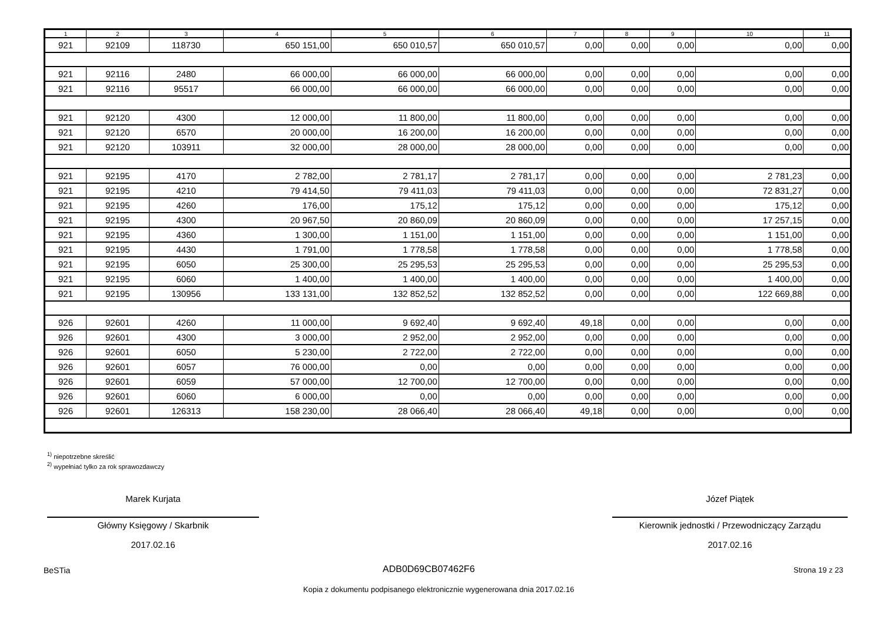| 1 | 2 | 3 | 4 | 5 | 6 | 7 | 8 | 9 | 10 | 11 |
| --- | --- | --- | --- | --- | --- | --- | --- | --- | --- | --- |
| 921 | 92109 | 118730 | 650 151,00 | 650 010,57 | 650 010,57 | 0,00 | 0,00 | 0,00 | 0,00 | 0,00 |
| 921 | 92116 | 2480 | 66 000,00 | 66 000,00 | 66 000,00 | 0,00 | 0,00 | 0,00 | 0,00 | 0,00 |
| 921 | 92116 | 95517 | 66 000,00 | 66 000,00 | 66 000,00 | 0,00 | 0,00 | 0,00 | 0,00 | 0,00 |
| 921 | 92120 | 4300 | 12 000,00 | 11 800,00 | 11 800,00 | 0,00 | 0,00 | 0,00 | 0,00 | 0,00 |
| 921 | 92120 | 6570 | 20 000,00 | 16 200,00 | 16 200,00 | 0,00 | 0,00 | 0,00 | 0,00 | 0,00 |
| 921 | 92120 | 103911 | 32 000,00 | 28 000,00 | 28 000,00 | 0,00 | 0,00 | 0,00 | 0,00 | 0,00 |
| 921 | 92195 | 4170 | 2 782,00 | 2 781,17 | 2 781,17 | 0,00 | 0,00 | 0,00 | 2 781,23 | 0,00 |
| 921 | 92195 | 4210 | 79 414,50 | 79 411,03 | 79 411,03 | 0,00 | 0,00 | 0,00 | 72 831,27 | 0,00 |
| 921 | 92195 | 4260 | 176,00 | 175,12 | 175,12 | 0,00 | 0,00 | 0,00 | 175,12 | 0,00 |
| 921 | 92195 | 4300 | 20 967,50 | 20 860,09 | 20 860,09 | 0,00 | 0,00 | 0,00 | 17 257,15 | 0,00 |
| 921 | 92195 | 4360 | 1 300,00 | 1 151,00 | 1 151,00 | 0,00 | 0,00 | 0,00 | 1 151,00 | 0,00 |
| 921 | 92195 | 4430 | 1 791,00 | 1 778,58 | 1 778,58 | 0,00 | 0,00 | 0,00 | 1 778,58 | 0,00 |
| 921 | 92195 | 6050 | 25 300,00 | 25 295,53 | 25 295,53 | 0,00 | 0,00 | 0,00 | 25 295,53 | 0,00 |
| 921 | 92195 | 6060 | 1 400,00 | 1 400,00 | 1 400,00 | 0,00 | 0,00 | 0,00 | 1 400,00 | 0,00 |
| 921 | 92195 | 130956 | 133 131,00 | 132 852,52 | 132 852,52 | 0,00 | 0,00 | 0,00 | 122 669,88 | 0,00 |
| 926 | 92601 | 4260 | 11 000,00 | 9 692,40 | 9 692,40 | 49,18 | 0,00 | 0,00 | 0,00 | 0,00 |
| 926 | 92601 | 4300 | 3 000,00 | 2 952,00 | 2 952,00 | 0,00 | 0,00 | 0,00 | 0,00 | 0,00 |
| 926 | 92601 | 6050 | 5 230,00 | 2 722,00 | 2 722,00 | 0,00 | 0,00 | 0,00 | 0,00 | 0,00 |
| 926 | 92601 | 6057 | 76 000,00 | 0,00 | 0,00 | 0,00 | 0,00 | 0,00 | 0,00 | 0,00 |
| 926 | 92601 | 6059 | 57 000,00 | 12 700,00 | 12 700,00 | 0,00 | 0,00 | 0,00 | 0,00 | 0,00 |
| 926 | 92601 | 6060 | 6 000,00 | 0,00 | 0,00 | 0,00 | 0,00 | 0,00 | 0,00 | 0,00 |
| 926 | 92601 | 126313 | 158 230,00 | 28 066,40 | 28 066,40 | 49,18 | 0,00 | 0,00 | 0,00 | 0,00 |
<sup>1)</sup> niepotrzebne skreślić
<sup>2)</sup> wypełniać tylko za rok sprawozdawczy
Marek Kurjata
Główny Księgowy / Skarbnik
2017.02.16
Józef Piątek
Kierownik jednostki / Przewodniczący Zarządu
2017.02.16
BeSTia ADB0D69CB07462F6 Strona 19 z 23
Kopia z dokumentu podpisanego elektronicznie wygenerowana dnia 2017.02.16